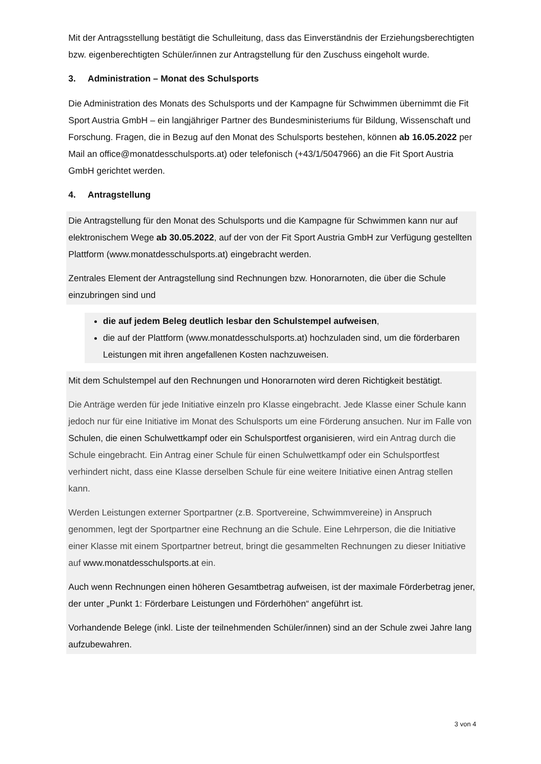Mit der Antragsstellung bestätigt die Schulleitung, dass das Einverständnis der Erziehungsberechtigten bzw. eigenberechtigten Schüler/innen zur Antragstellung für den Zuschuss eingeholt wurde.
3. Administration – Monat des Schulsports
Die Administration des Monats des Schulsports und der Kampagne für Schwimmen übernimmt die Fit Sport Austria GmbH – ein langjähriger Partner des Bundesministeriums für Bildung, Wissenschaft und Forschung. Fragen, die in Bezug auf den Monat des Schulsports bestehen, können ab 16.05.2022 per Mail an office@monatdesschulsports.at) oder telefonisch (+43/1/5047966) an die Fit Sport Austria GmbH gerichtet werden.
4. Antragstellung
Die Antragstellung für den Monat des Schulsports und die Kampagne für Schwimmen kann nur auf elektronischem Wege ab 30.05.2022, auf der von der Fit Sport Austria GmbH zur Verfügung gestellten Plattform (www.monatdesschulsports.at) eingebracht werden.
Zentrales Element der Antragstellung sind Rechnungen bzw. Honorarnoten, die über die Schule einzubringen sind und
die auf jedem Beleg deutlich lesbar den Schulstempel aufweisen,
die auf der Plattform (www.monatdesschulsports.at) hochzuladen sind, um die förderbaren Leistungen mit ihren angefallenen Kosten nachzuweisen.
Mit dem Schulstempel auf den Rechnungen und Honorarnoten wird deren Richtigkeit bestätigt.
Die Anträge werden für jede Initiative einzeln pro Klasse eingebracht. Jede Klasse einer Schule kann jedoch nur für eine Initiative im Monat des Schulsports um eine Förderung ansuchen. Nur im Falle von Schulen, die einen Schulwettkampf oder ein Schulsportfest organisieren, wird ein Antrag durch die Schule eingebracht. Ein Antrag einer Schule für einen Schulwettkampf oder ein Schulsportfest verhindert nicht, dass eine Klasse derselben Schule für eine weitere Initiative einen Antrag stellen kann.
Werden Leistungen externer Sportpartner (z.B. Sportvereine, Schwimmvereine) in Anspruch genommen, legt der Sportpartner eine Rechnung an die Schule. Eine Lehrperson, die die Initiative einer Klasse mit einem Sportpartner betreut, bringt die gesammelten Rechnungen zu dieser Initiative auf www.monatdesschulsports.at ein.
Auch wenn Rechnungen einen höheren Gesamtbetrag aufweisen, ist der maximale Förderbetrag jener, der unter „Punkt 1: Förderbare Leistungen und Förderhöhen“ angeführt ist.
Vorhandende Belege (inkl. Liste der teilnehmenden Schüler/innen) sind an der Schule zwei Jahre lang aufzubewahren.
3 von 4